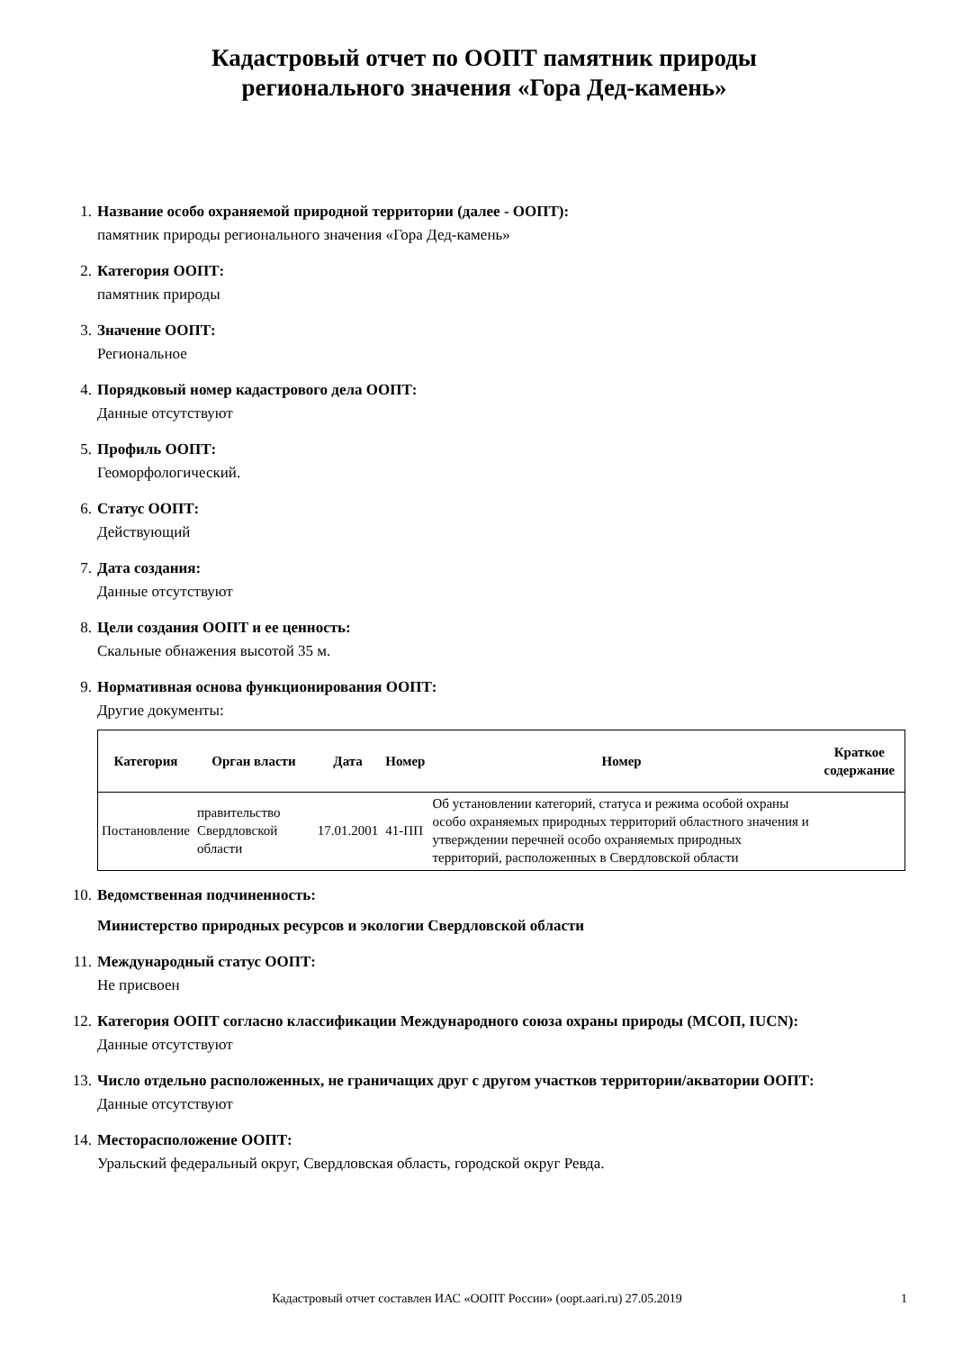Кадастровый отчет по ООПТ памятник природы
регионального значения «Гора Дед-камень»
1. Название особо охраняемой природной территории (далее - ООПТ):
памятник природы регионального значения «Гора Дед-камень»
2. Категория ООПТ:
памятник природы
3. Значение ООПТ:
Региональное
4. Порядковый номер кадастрового дела ООПТ:
Данные отсутствуют
5. Профиль ООПТ:
Геоморфологический.
6. Статус ООПТ:
Действующий
7. Дата создания:
Данные отсутствуют
8. Цели создания ООПТ и ее ценность:
Скальные обнажения высотой 35 м.
9. Нормативная основа функционирования ООПТ:
Другие документы:
| Категория | Орган власти | Дата | Номер | Номер | Краткое содержание |
| --- | --- | --- | --- | --- | --- |
| Постановление | правительство Свердловской области | 17.01.2001 | 41-ПП | Об установлении категорий, статуса и режима особой охраны особо охраняемых природных территорий областного значения и утверждении перечней особо охраняемых природных территорий, расположенных в Свердловской области | |
10. Ведомственная подчиненность:
Министерство природных ресурсов и экологии Свердловской области
11. Международный статус ООПТ:
Не присвоен
12. Категория ООПТ согласно классификации Международного союза охраны природы (МСОП, IUCN):
Данные отсутствуют
13. Число отдельно расположенных, не граничащих друг с другом участков территории/акватории ООПТ:
Данные отсутствуют
14. Месторасположение ООПТ:
Уральский федеральный округ, Свердловская область, городской округ Ревда.
Кадастровый отчет составлен ИАС «ООПТ России» (oopt.aari.ru) 27.05.2019
1